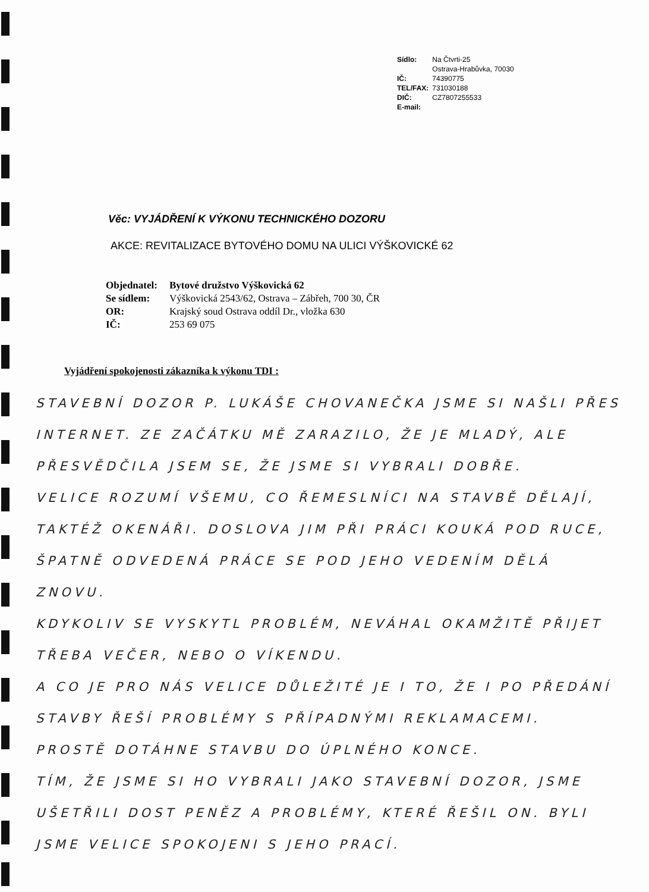| Sídlo: | Na Čtvrti-25 Ostrava-Hrabůvka, 70030 |
| IČ: | 74390775 |
| TEL/FAX: | 731030188 |
| DIČ: | CZ7807255533 |
| E-mail: | |
Věc: VYJÁDŘENÍ K VÝKONU TECHNICKÉHO DOZORU
AKCE: REVITALIZACE BYTOVÉHO DOMU NA ULICI VÝŠKOVICKÉ 62
| Objednatel: | Bytové družstvo Výškovická 62 |
| Se sídlem: | Výškovická 2543/62, Ostrava – Zábřeh, 700 30, ČR |
| OR: | Krajský soud Ostrava oddíl Dr., vložka 630 |
| IČ: | 253 69 075 |
Vyjádření spokojenosti zákazníka k výkonu TDI :
STAVEBNÍ DOZOR P. LUKÁŠE CHOVANEČKA JSME SI NAŠLI PŘES INTERNET. ZE ZAČÁTKU MĚ ZARAZILO, ŽE JE MLADÝ, ALE PŘESVĚDČILA JSEM SE, ŽE JSME SI VYBRALI DOBŘE.
VELICE ROZUMÍ VŠEMU, CO ŘEMESLNÍCI NA STAVBĚ DĚLAJÍ, TAKTÉŽ OKENÁŘI. DOSLOVA JIM PŘI PRÁCI KOUKÁ POD RUCE, ŠPATNĚ ODVEDENÁ PRÁCE SE POD JEHO VEDENÍM DĚLÁ ZNOVU.
KDYKOLIV SE VYSKYTL PROBLÉM, NEVÁHAL OKAMŽITĚ PŘIJET TŘEBA VEČER, NEBO O VÍKENDU.
A CO JE PRO NÁS VELICE DŮLEŽITÉ JE I TO, ŽE I PO PŘEDÁNÍ STAVBY ŘEŠÍ PROBLÉMY S PŘÍPADNÝMI REKLAMACEMI.
PROSTĚ DOTÁHNE STAVBU DO ÚPLNÉHO KONCE.
TÍM, ŽE JSME SI HO VYBRALI JAKO STAVEBNÍ DOZOR, JSME UŠETŘILI DOST PENĚZ A PROBLÉMY, KTERÉ ŘEŠIL ON. BYLI JSME VELICE SPOKOJENI S JEHO PRACÍ.